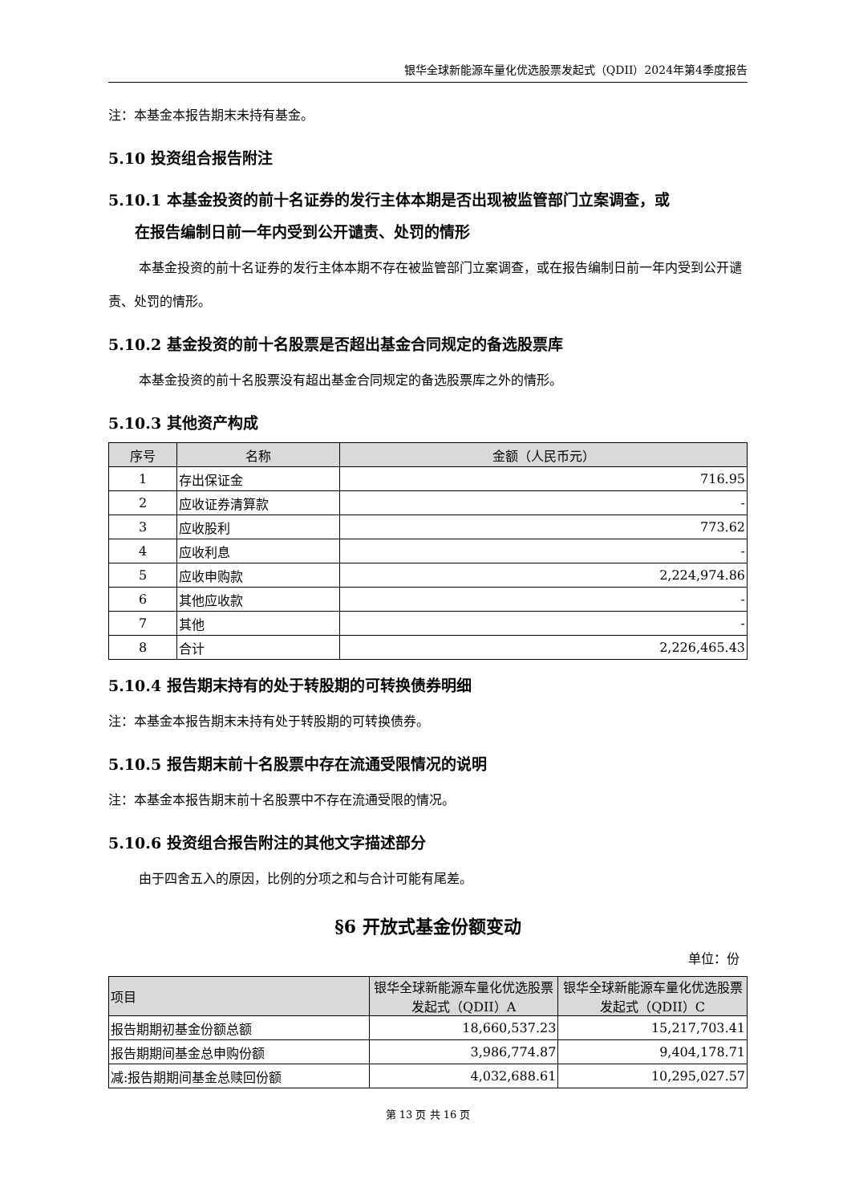银华全球新能源车量化优选股票发起式（QDII）2024年第4季度报告
注：本基金本报告期末未持有基金。
5.10 投资组合报告附注
5.10.1 本基金投资的前十名证券的发行主体本期是否出现被监管部门立案调查，或
在报告编制日前一年内受到公开谴责、处罚的情形
本基金投资的前十名证券的发行主体本期不存在被监管部门立案调查，或在报告编制日前一年内受到公开谴责、处罚的情形。
5.10.2 基金投资的前十名股票是否超出基金合同规定的备选股票库
本基金投资的前十名股票没有超出基金合同规定的备选股票库之外的情形。
5.10.3 其他资产构成
| 序号 | 名称 | 金额（人民币元） |
| --- | --- | --- |
| 1 | 存出保证金 | 716.95 |
| 2 | 应收证券清算款 | - |
| 3 | 应收股利 | 773.62 |
| 4 | 应收利息 | - |
| 5 | 应收申购款 | 2,224,974.86 |
| 6 | 其他应收款 | - |
| 7 | 其他 | - |
| 8 | 合计 | 2,226,465.43 |
5.10.4 报告期末持有的处于转股期的可转换债券明细
注：本基金本报告期末未持有处于转股期的可转换债券。
5.10.5 报告期末前十名股票中存在流通受限情况的说明
注：本基金本报告期末前十名股票中不存在流通受限的情况。
5.10.6 投资组合报告附注的其他文字描述部分
由于四舍五入的原因，比例的分项之和与合计可能有尾差。
§6 开放式基金份额变动
单位：份
| 项目 | 银华全球新能源车量化优选股票发起式（QDII）A | 银华全球新能源车量化优选股票发起式（QDII）C |
| --- | --- | --- |
| 报告期期初基金份额总额 | 18,660,537.23 | 15,217,703.41 |
| 报告期期间基金总申购份额 | 3,986,774.87 | 9,404,178.71 |
| 减:报告期期间基金总赎回份额 | 4,032,688.61 | 10,295,027.57 |
第 13 页 共 16 页